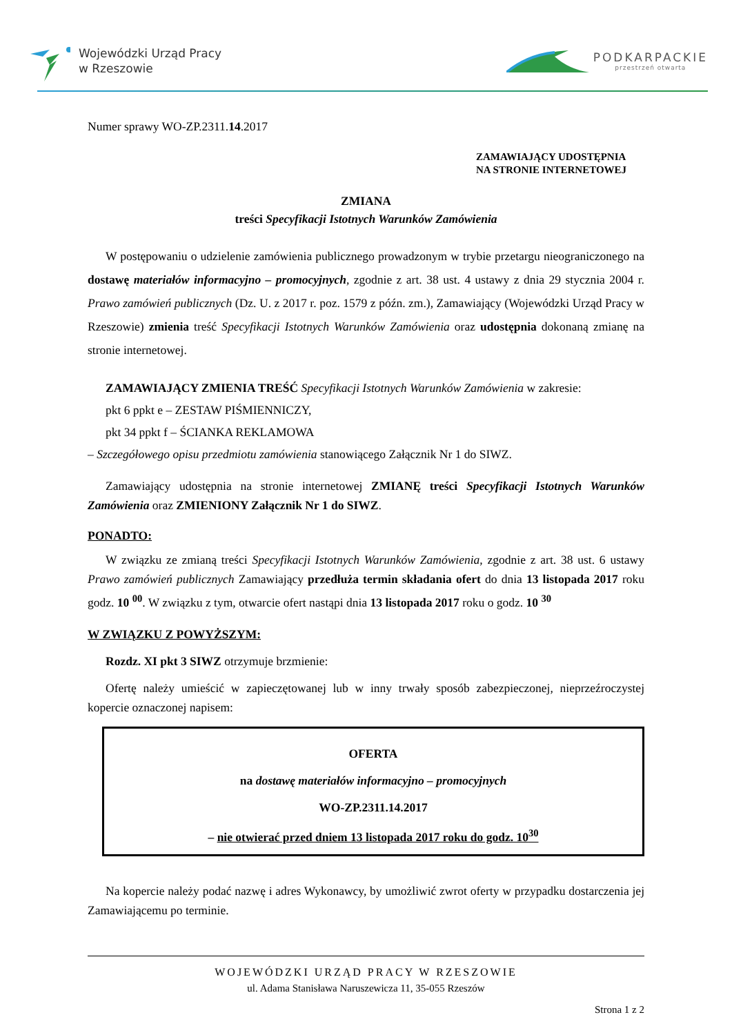Wojewódzki Urząd Pracy
w Rzeszowie
PODKARPACKIE
przestrzeń otwarta
Numer sprawy WO-ZP.2311.14.2017
ZAMAWIAJĄCY UDOSTĘPNIA
NA STRONIE INTERNETOWEJ
ZMIANA
treści Specyfikacji Istotnych Warunków Zamówienia
W postępowaniu o udzielenie zamówienia publicznego prowadzonym w trybie przetargu nieograniczonego na dostawę materiałów informacyjno – promocyjnych, zgodnie z art. 38 ust. 4 ustawy z dnia 29 stycznia 2004 r. Prawo zamówień publicznych (Dz. U. z 2017 r. poz. 1579 z późn. zm.), Zamawiający (Wojewódzki Urząd Pracy w Rzeszowie) zmienia treść Specyfikacji Istotnych Warunków Zamówienia oraz udostępnia dokonaną zmianę na stronie internetowej.
ZAMAWIAJĄCY ZMIENIA TREŚĆ Specyfikacji Istotnych Warunków Zamówienia w zakresie:
pkt 6 ppkt e – ZESTAW PIŚMIENNICZY,
pkt 34 ppkt f – ŚCIANKA REKLAMOWA
– Szczegółowego opisu przedmiotu zamówienia stanowiącego Załącznik Nr 1 do SIWZ.
Zamawiający udostępnia na stronie internetowej ZMIANĘ treści Specyfikacji Istotnych Warunków Zamówienia oraz ZMIENIONY Załącznik Nr 1 do SIWZ.
PONADTO:
W związku ze zmianą treści Specyfikacji Istotnych Warunków Zamówienia, zgodnie z art. 38 ust. 6 ustawy Prawo zamówień publicznych Zamawiający przedłuża termin składania ofert do dnia 13 listopada 2017 roku godz. 10 <sup>00</sup>. W związku z tym, otwarcie ofert nastąpi dnia 13 listopada 2017 roku o godz. 10 <sup>30</sup>
W ZWIĄZKU Z POWYŻSZYM:
Rozdz. XI pkt 3 SIWZ otrzymuje brzmienie:
Ofertę należy umieścić w zapieczętowanej lub w inny trwały sposób zabezpieczonej, nieprzeźroczystej kopercie oznaczonej napisem:
OFERTA
na dostawę materiałów informacyjno – promocyjnych
WO-ZP.2311.14.2017
– nie otwierać przed dniem 13 listopada 2017 roku do godz. 10<sup>30</sup>
Na kopercie należy podać nazwę i adres Wykonawcy, by umożliwić zwrot oferty w przypadku dostarczenia jej Zamawiającemu po terminie.
WOJEWÓDZKI URZĄD PRACY W RZESZOWIE
ul. Adama Stanisława Naruszewicza 11, 35-055 Rzeszów
Strona 1 z 2